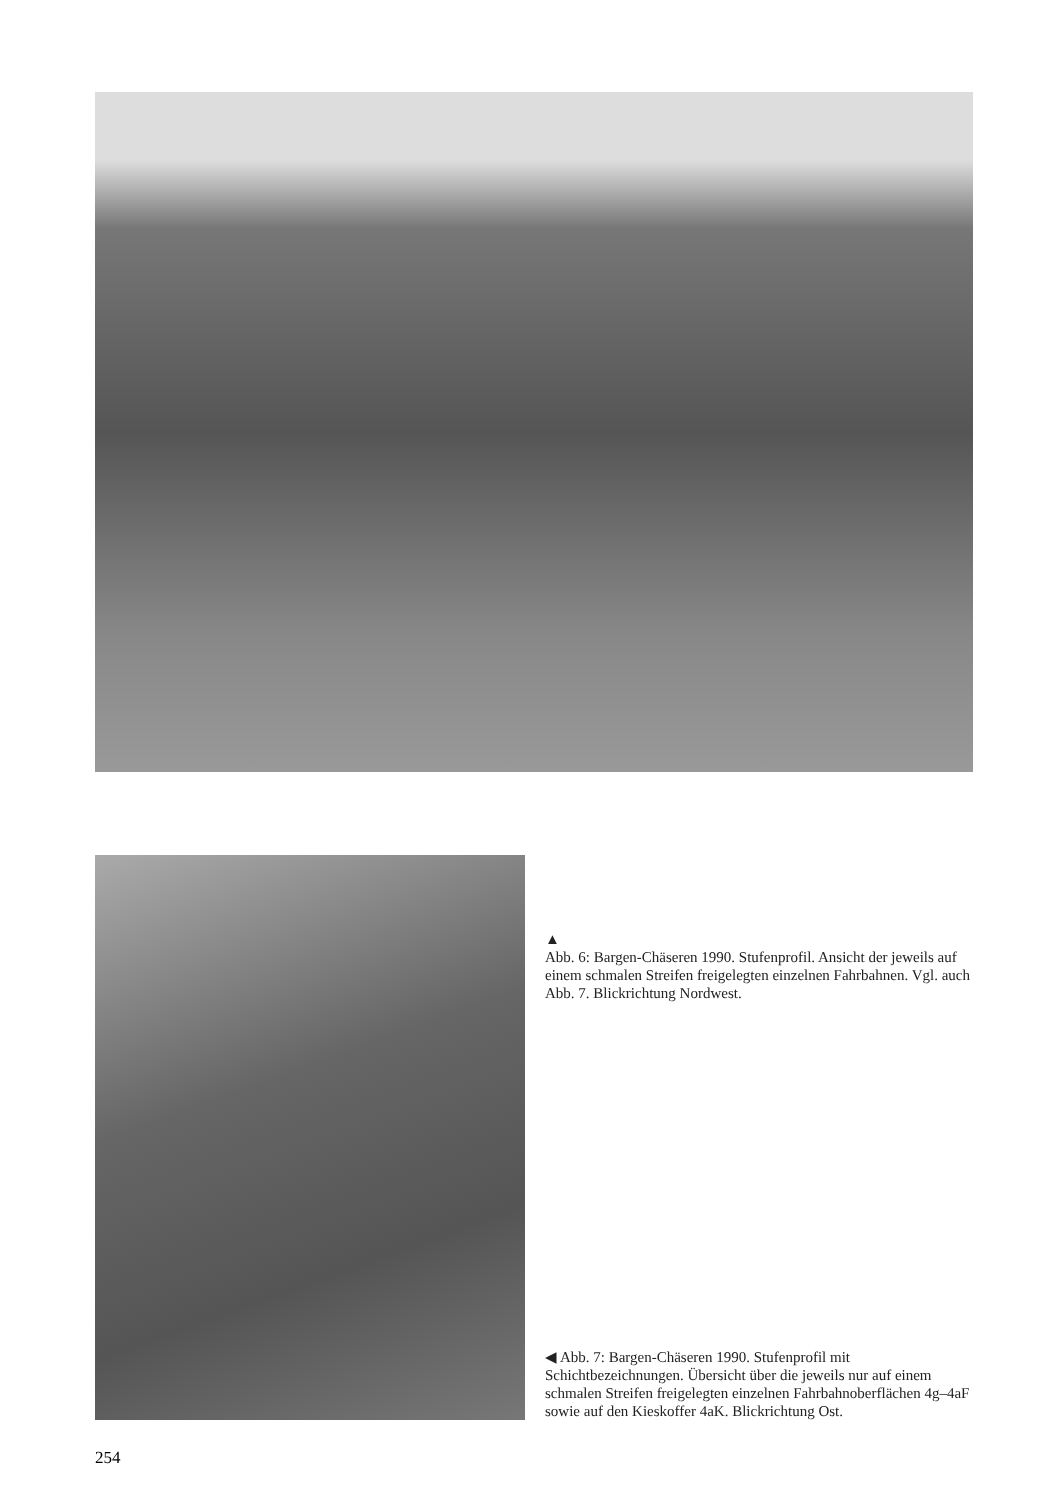▲
Abb. 6: Bargen-Chäseren 1990. Stufenprofil. Ansicht der jeweils auf einem schmalen Streifen freigelegten einzelnen Fahrbahnen. Vgl. auch Abb. 7. Blickrichtung Nordwest.
◀ Abb. 7: Bargen-Chäseren 1990. Stufenprofil mit Schichtbezeichnungen. Übersicht über die jeweils nur auf einem schmalen Streifen freigelegten einzelnen Fahrbahnoberflächen 4g–4aF sowie auf den Kieskoffer 4aK. Blickrichtung Ost.
254